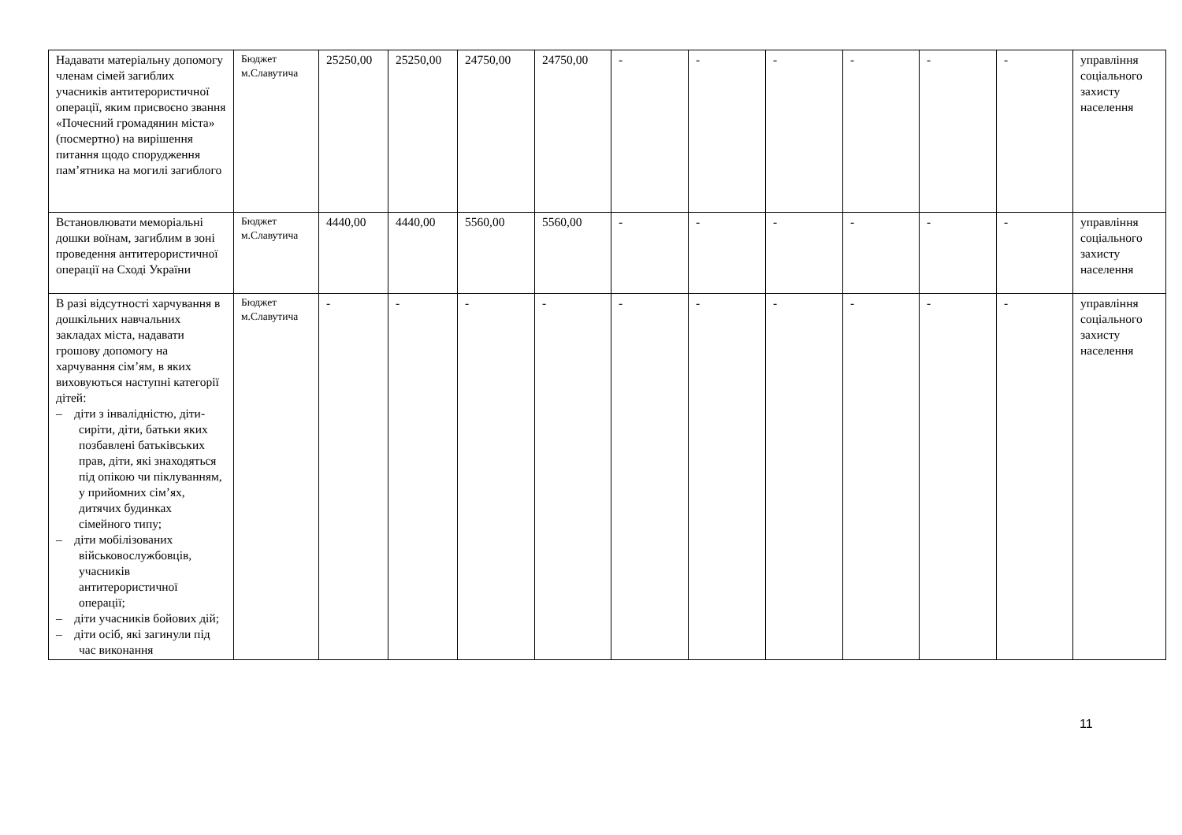| Надавати матеріальну допомогу членам сімей загиблих учасників антитерористичної операції, яким присвоєно звання «Почесний громадянин міста» (посмертно) на вирішення питання щодо спорудження пам’ятника на могилі загиблого | Бюджет м.Славутича | 25250,00 | 25250,00 | 24750,00 | 24750,00 | - | - | - | - | - | - | управління соціального захисту населення |
| Встановлювати меморіальні дошки воїнам, загиблим в зоні проведення антитерористичної операції на Сході України | Бюджет м.Славутича | 4440,00 | 4440,00 | 5560,00 | 5560,00 | - | - | - | - | - | - | управління соціального захисту населення |
| В разі відсутності харчування в дошкільних навчальних закладах міста, надавати грошову допомогу на харчування сім’ям, в яких виховуються наступні категорії дітей: – діти з інвалідністю, діти-сиріти, діти, батьки яких позбавлені батьківських прав, діти, які знаходяться під опікою чи піклуванням, у прийомних сім’ях, дитячих будинках сімейного типу; – діти мобілізованих військовослужбовців, учасників антитерористичної операції; – діти учасників бойових дій; – діти осіб, які загинули під час виконання | Бюджет м.Славутича | - | - | - | - | - | - | - | - | - | - | управління соціального захисту населення |
11